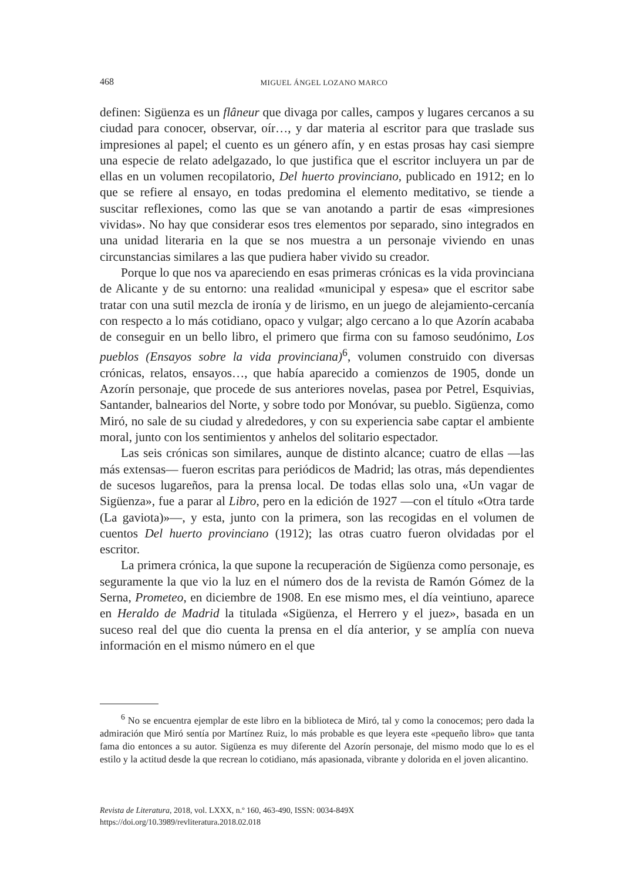468
MIGUEL ÁNGEL LOZANO MARCO
definen: Sigüenza es un flâneur que divaga por calles, campos y lugares cercanos a su ciudad para conocer, observar, oír…, y dar materia al escritor para que traslade sus impresiones al papel; el cuento es un género afín, y en estas prosas hay casi siempre una especie de relato adelgazado, lo que justifica que el escritor incluyera un par de ellas en un volumen recopilatorio, Del huerto provinciano, publicado en 1912; en lo que se refiere al ensayo, en todas predomina el elemento meditativo, se tiende a suscitar reflexiones, como las que se van anotando a partir de esas «impresiones vividas». No hay que considerar esos tres elementos por separado, sino integrados en una unidad literaria en la que se nos muestra a un personaje viviendo en unas circunstancias similares a las que pudiera haber vivido su creador.
Porque lo que nos va apareciendo en esas primeras crónicas es la vida provinciana de Alicante y de su entorno: una realidad «municipal y espesa» que el escritor sabe tratar con una sutil mezcla de ironía y de lirismo, en un juego de alejamiento-cercanía con respecto a lo más cotidiano, opaco y vulgar; algo cercano a lo que Azorín acababa de conseguir en un bello libro, el primero que firma con su famoso seudónimo, Los pueblos (Ensayos sobre la vida provinciana)<sup>6</sup>, volumen construido con diversas crónicas, relatos, ensayos…, que había aparecido a comienzos de 1905, donde un Azorín personaje, que procede de sus anteriores novelas, pasea por Petrel, Esquivias, Santander, balnearios del Norte, y sobre todo por Monóvar, su pueblo. Sigüenza, como Miró, no sale de su ciudad y alrededores, y con su experiencia sabe captar el ambiente moral, junto con los sentimientos y anhelos del solitario espectador.
Las seis crónicas son similares, aunque de distinto alcance; cuatro de ellas —las más extensas— fueron escritas para periódicos de Madrid; las otras, más dependientes de sucesos lugareños, para la prensa local. De todas ellas solo una, «Un vagar de Sigüenza», fue a parar al Libro, pero en la edición de 1927 —con el título «Otra tarde (La gaviota)»—, y esta, junto con la primera, son las recogidas en el volumen de cuentos Del huerto provinciano (1912); las otras cuatro fueron olvidadas por el escritor.
La primera crónica, la que supone la recuperación de Sigüenza como personaje, es seguramente la que vio la luz en el número dos de la revista de Ramón Gómez de la Serna, Prometeo, en diciembre de 1908. En ese mismo mes, el día veintiuno, aparece en Heraldo de Madrid la titulada «Sigüenza, el Herrero y el juez», basada en un suceso real del que dio cuenta la prensa en el día anterior, y se amplía con nueva información en el mismo número en el que
<sup>6</sup> No se encuentra ejemplar de este libro en la biblioteca de Miró, tal y como la conocemos; pero dada la admiración que Miró sentía por Martínez Ruiz, lo más probable es que leyera este «pequeño libro» que tanta fama dio entonces a su autor. Sigüenza es muy diferente del Azorín personaje, del mismo modo que lo es el estilo y la actitud desde la que recrean lo cotidiano, más apasionada, vibrante y dolorida en el joven alicantino.
Revista de Literatura, 2018, vol. LXXX, n.º 160, 463-490, ISSN: 0034-849X
https://doi.org/10.3989/revliteratura.2018.02.018